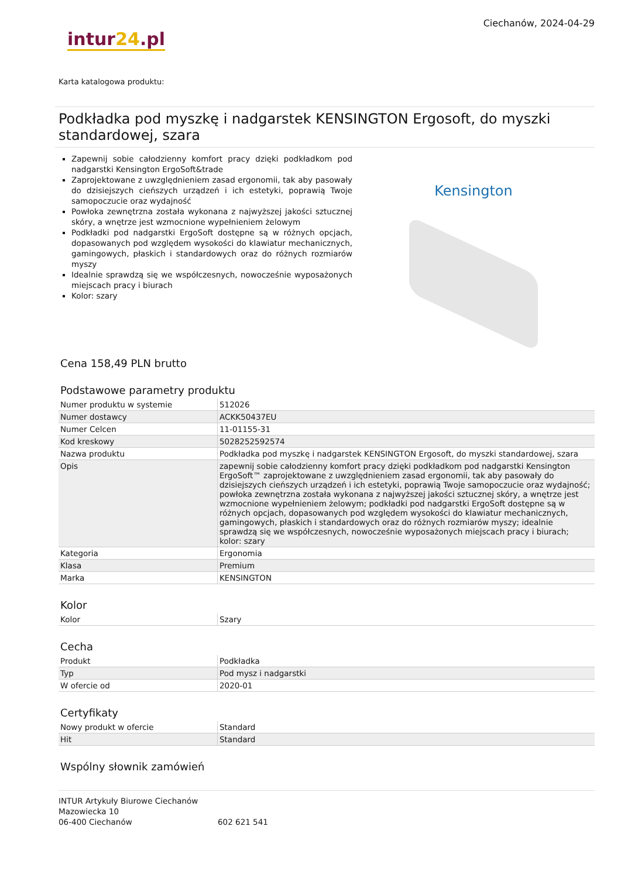Ciechanów, 2024-04-29
intur24.pl
Karta katalogowa produktu:
Podkładka pod myszkę i nadgarstek KENSINGTON Ergosoft, do myszki standardowej, szara
Zapewnij sobie całodzienny komfort pracy dzięki podkładkom pod nadgarstki Kensington ErgoSoft&trade
Zaprojektowane z uwzględnieniem zasad ergonomii, tak aby pasowały do dzisiejszych cieńszych urządzeń i ich estetyki, poprawią Twoje samopoczucie oraz wydajność
Powłoka zewnętrzna została wykonana z najwyższej jakości sztucznej skóry, a wnętrze jest wzmocnione wypełnieniem żelowym
Podkładki pod nadgarstki ErgoSoft dostępne są w różnych opcjach, dopasowanych pod względem wysokości do klawiatur mechanicznych, gamingowych, płaskich i standardowych oraz do różnych rozmiarów myszy
Idealnie sprawdzą się we współczesnych, nowocześnie wyposażonych miejscach pracy i biurach
Kolor: szary
Kensington
Cena 158,49 PLN brutto
Podstawowe parametry produktu
| Numer produktu w systemie | 512026 |
| Numer dostawcy | ACKK50437EU |
| Numer Celcen | 11-01155-31 |
| Kod kreskowy | 5028252592574 |
| Nazwa produktu | Podkładka pod myszkę i nadgarstek KENSINGTON Ergosoft, do myszki standardowej, szara |
| Opis | zapewnij sobie całodzienny komfort pracy dzięki podkładkom pod nadgarstki Kensington ErgoSoft™ zaprojektowane z uwzględnieniem zasad ergonomii, tak aby pasowały do dzisiejszych cieńszych urządzeń i ich estetyki, poprawią Twoje samopoczucie oraz wydajność; powłoka zewnętrzna została wykonana z najwyższej jakości sztucznej skóry, a wnętrze jest wzmocnione wypełnieniem żelowym; podkładki pod nadgarstki ErgoSoft dostępne są w różnych opcjach, dopasowanych pod względem wysokości do klawiatur mechanicznych, gamingowych, płaskich i standardowych oraz do różnych rozmiarów myszy; idealnie sprawdzą się we współczesnych, nowocześnie wyposażonych miejscach pracy i biurach; kolor: szary |
| Kategoria | Ergonomia |
| Klasa | Premium |
| Marka | KENSINGTON |
Kolor
| Kolor | Szary |
Cecha
| Produkt | Podkładka |
| Typ | Pod mysz i nadgarstki |
| W ofercie od | 2020-01 |
Certyfikaty
| Nowy produkt w ofercie | Standard |
| Hit | Standard |
Wspólny słownik zamówień
INTUR Artykuły Biurowe Ciechanów
Mazowiecka 10
06-400 Ciechanów
602 621 541